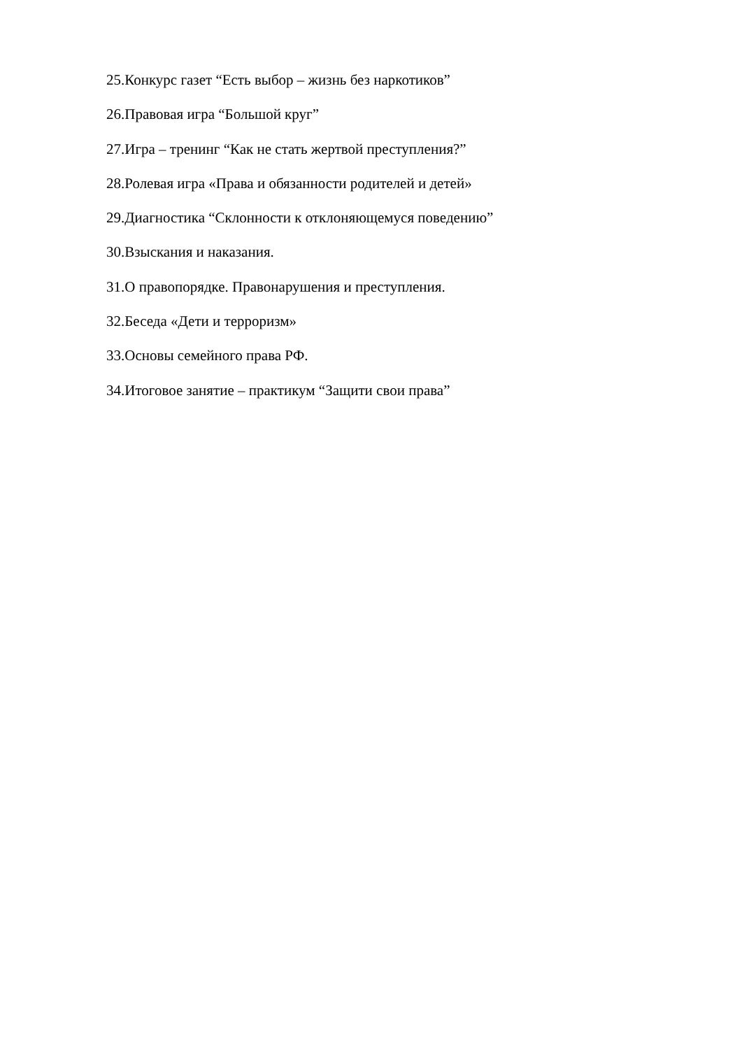25.Конкурс газет “Есть выбор – жизнь без наркотиков”
26.Правовая игра “Большой круг”
27.Игра – тренинг “Как не стать жертвой преступления?”
28.Ролевая игра «Права и обязанности родителей и детей»
29.Диагностика “Склонности к отклоняющемуся поведению”
30.Взыскания и наказания.
31.О правопорядке. Правонарушения и преступления.
32.Беседа «Дети и терроризм»
33.Основы семейного права РФ.
34.Итоговое занятие – практикум “Защити свои права”